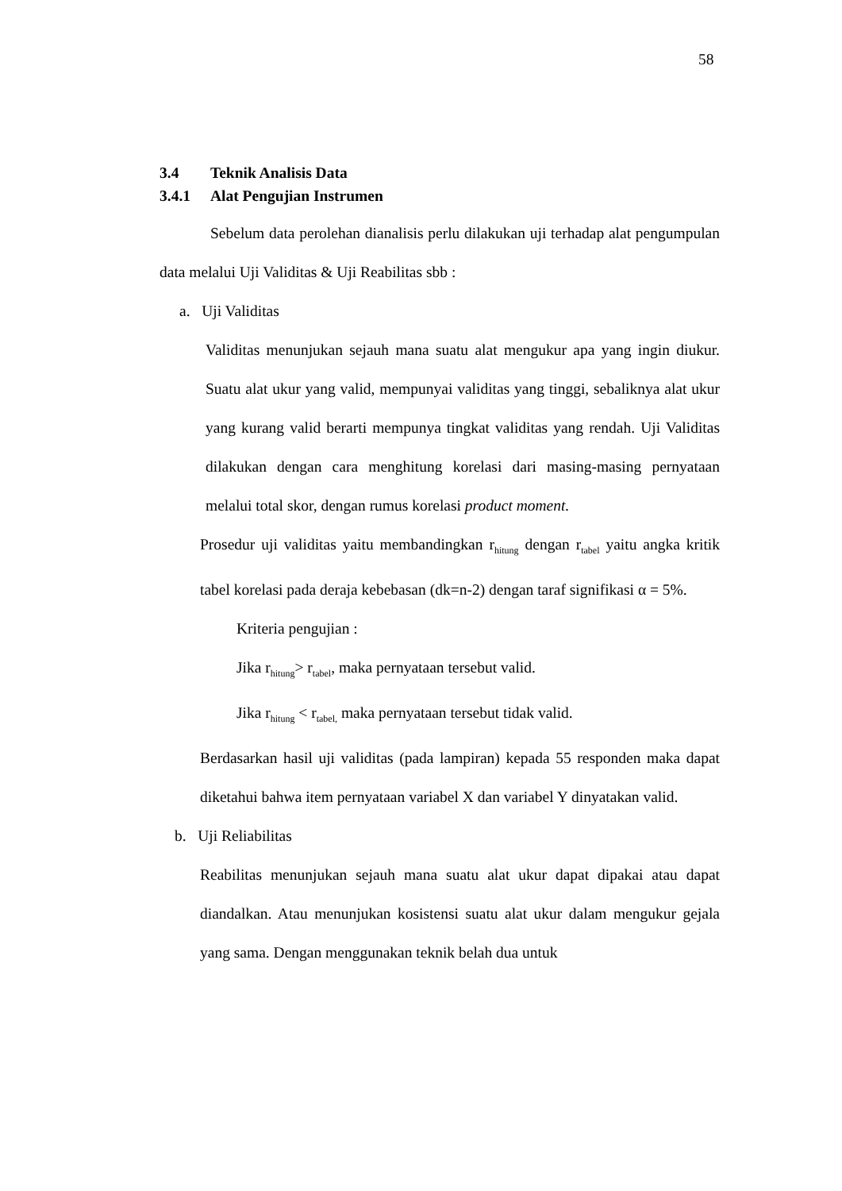58
3.4 Teknik Analisis Data
3.4.1 Alat Pengujian Instrumen
Sebelum data perolehan dianalisis perlu dilakukan uji terhadap alat pengumpulan data melalui Uji Validitas & Uji Reabilitas sbb :
a. Uji Validitas
Validitas menunjukan sejauh mana suatu alat mengukur apa yang ingin diukur. Suatu alat ukur yang valid, mempunyai validitas yang tinggi, sebaliknya alat ukur yang kurang valid berarti mempunya tingkat validitas yang rendah. Uji Validitas dilakukan dengan cara menghitung korelasi dari masing-masing pernyataan melalui total skor, dengan rumus korelasi product moment.
Prosedur uji validitas yaitu membandingkan r<sub>hitung</sub> dengan r<sub>tabel</sub> yaitu angka kritik tabel korelasi pada deraja kebebasan (dk=n-2) dengan taraf signifikasi α = 5%.
Kriteria pengujian :
Jika r<sub>hitung</sub>> r<sub>tabel</sub>, maka pernyataan tersebut valid.
Jika r<sub>hitung</sub> < r<sub>tabel,</sub> maka pernyataan tersebut tidak valid.
Berdasarkan hasil uji validitas (pada lampiran) kepada 55 responden maka dapat diketahui bahwa item pernyataan variabel X dan variabel Y dinyatakan valid.
b. Uji Reliabilitas
Reabilitas menunjukan sejauh mana suatu alat ukur dapat dipakai atau dapat diandalkan. Atau menunjukan kosistensi suatu alat ukur dalam mengukur gejala yang sama. Dengan menggunakan teknik belah dua untuk